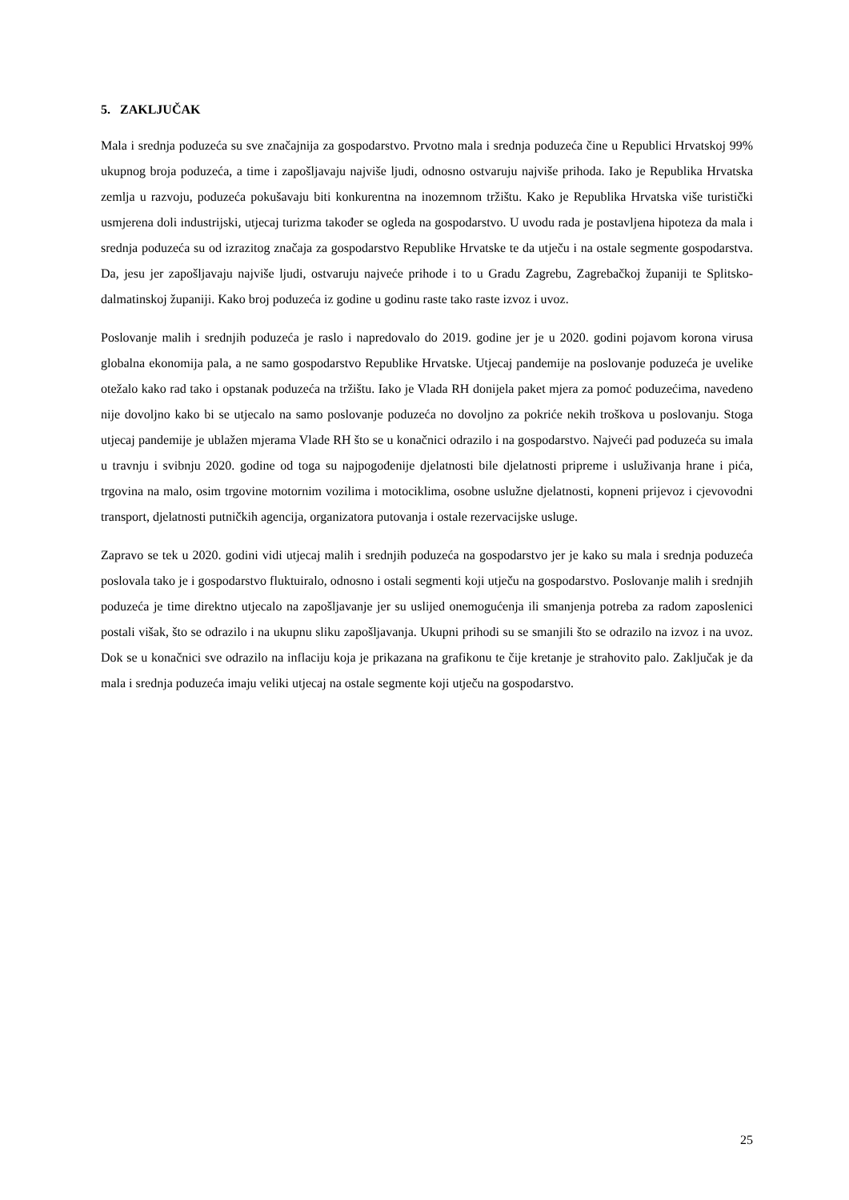5. ZAKLJUČAK
Mala i srednja poduzeća su sve značajnija za gospodarstvo. Prvotno mala i srednja poduzeća čine u Republici Hrvatskoj 99% ukupnog broja poduzeća, a time i zapošljavaju najviše ljudi, odnosno ostvaruju najviše prihoda. Iako je Republika Hrvatska zemlja u razvoju, poduzeća pokušavaju biti konkurentna na inozemnom tržištu. Kako je Republika Hrvatska više turistički usmjerena doli industrijski, utjecaj turizma također se ogleda na gospodarstvo. U uvodu rada je postavljena hipoteza da mala i srednja poduzeća su od izrazitog značaja za gospodarstvo Republike Hrvatske te da utječu i na ostale segmente gospodarstva. Da, jesu jer zapošljavaju najviše ljudi, ostvaruju najveće prihode i to u Gradu Zagrebu, Zagrebačkoj županiji te Splitsko-dalmatinskoj županiji. Kako broj poduzeća iz godine u godinu raste tako raste izvoz i uvoz.
Poslovanje malih i srednjih poduzeća je raslo i napredovalo do 2019. godine jer je u 2020. godini pojavom korona virusa globalna ekonomija pala, a ne samo gospodarstvo Republike Hrvatske. Utjecaj pandemije na poslovanje poduzeća je uvelike otežalo kako rad tako i opstanak poduzeća na tržištu. Iako je Vlada RH donijela paket mjera za pomoć poduzećima, navedeno nije dovoljno kako bi se utjecalo na samo poslovanje poduzeća no dovoljno za pokriće nekih troškova u poslovanju. Stoga utjecaj pandemije je ublažen mjerama Vlade RH što se u konačnici odrazilo i na gospodarstvo. Najveći pad poduzeća su imala u travnju i svibnju 2020. godine od toga su najpogođenije djelatnosti bile djelatnosti pripreme i usluživanja hrane i pića, trgovina na malo, osim trgovine motornim vozilima i motociklima, osobne uslužne djelatnosti, kopneni prijevoz i cjevovodni transport, djelatnosti putničkih agencija, organizatora putovanja i ostale rezervacijske usluge.
Zapravo se tek u 2020. godini vidi utjecaj malih i srednjih poduzeća na gospodarstvo jer je kako su mala i srednja poduzeća poslovala tako je i gospodarstvo fluktuiralo, odnosno i ostali segmenti koji utječu na gospodarstvo. Poslovanje malih i srednjih poduzeća je time direktno utjecalo na zapošljavanje jer su uslijed onemogućenja ili smanjenja potreba za radom zaposlenici postali višak, što se odrazilo i na ukupnu sliku zapošljavanja. Ukupni prihodi su se smanjili što se odrazilo na izvoz i na uvoz. Dok se u konačnici sve odrazilo na inflaciju koja je prikazana na grafikonu te čije kretanje je strahovito palo. Zaključak je da mala i srednja poduzeća imaju veliki utjecaj na ostale segmente koji utječu na gospodarstvo.
25